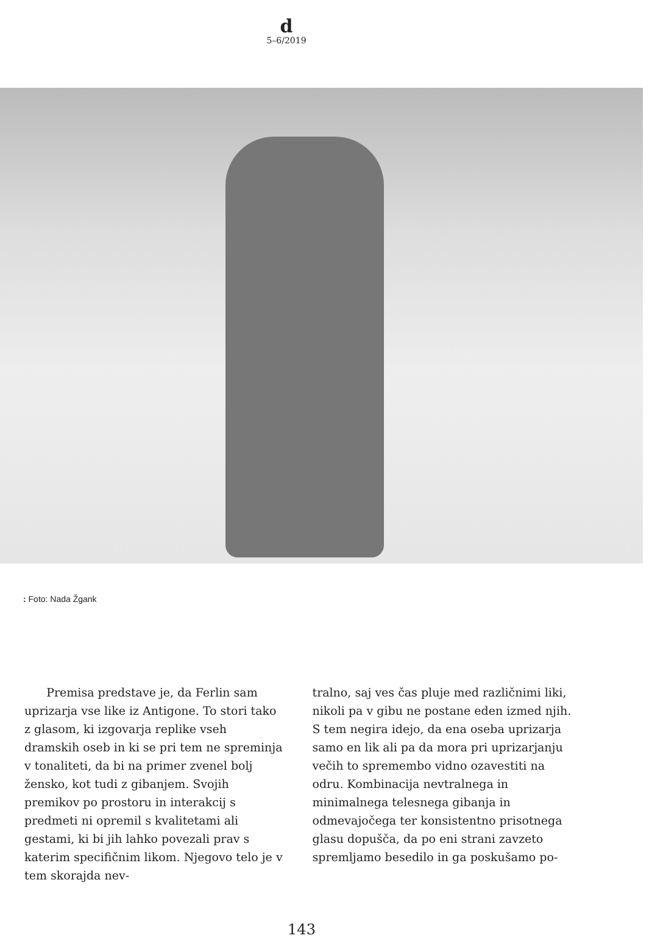d
5–6/2019
: Foto: Nada Žgank
Premisa predstave je, da Ferlin sam uprizarja vse like iz Antigone. To stori tako z glasom, ki izgovarja replike vseh dramskih oseb in ki se pri tem ne spreminja v tonaliteti, da bi na primer zvenel bolj žensko, kot tudi z gibanjem. Svojih premikov po prostoru in interakcij s predmeti ni opremil s kvalitetami ali gestami, ki bi jih lahko povezali prav s katerim specifičnim likom. Njegovo telo je v tem skorajda nev-
tralno, saj ves čas pluje med različnimi liki, nikoli pa v gibu ne postane eden izmed njih. S tem negira idejo, da ena oseba uprizarja samo en lik ali pa da mora pri uprizarjanju večih to spremembo vidno ozavestiti na odru. Kombinacija nevtralnega in minimalnega telesnega gibanja in odmevajočega ter konsistentno prisotnega glasu dopušča, da po eni strani zavzeto spremljamo besedilo in ga poskušamo po-
143